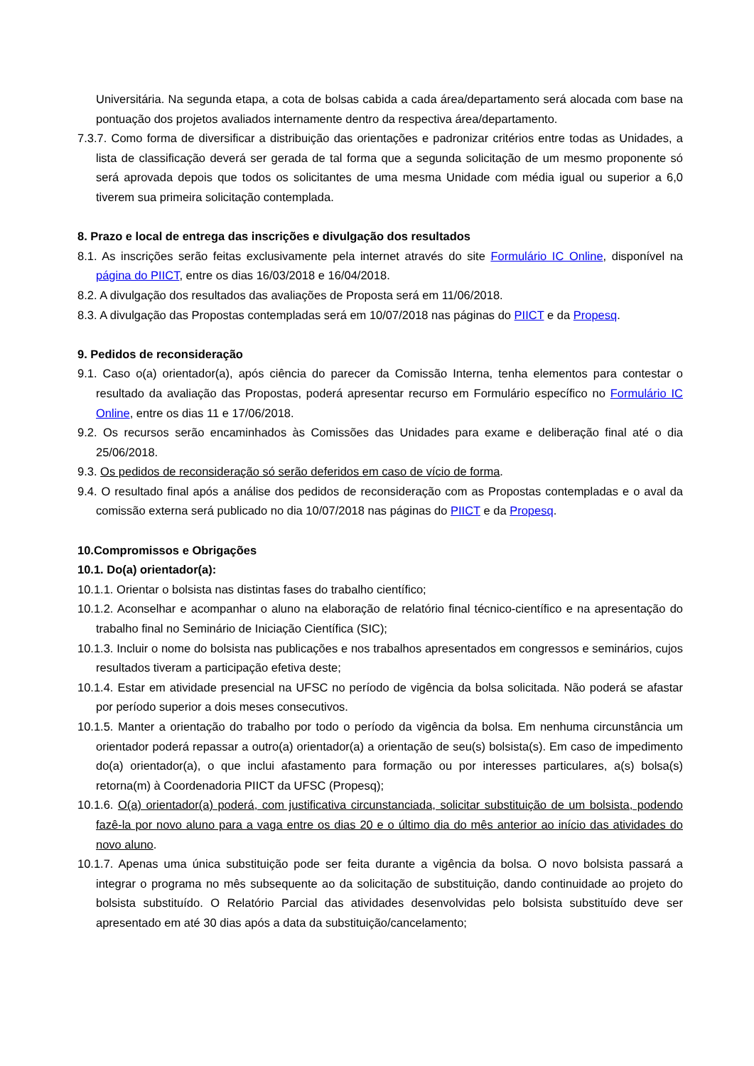Universitária. Na segunda etapa, a cota de bolsas cabida a cada área/departamento será alocada com base na pontuação dos projetos avaliados internamente dentro da respectiva área/departamento.
7.3.7. Como forma de diversificar a distribuição das orientações e padronizar critérios entre todas as Unidades, a lista de classificação deverá ser gerada de tal forma que a segunda solicitação de um mesmo proponente só será aprovada depois que todos os solicitantes de uma mesma Unidade com média igual ou superior a 6,0 tiverem sua primeira solicitação contemplada.
8. Prazo e local de entrega das inscrições e divulgação dos resultados
8.1. As inscrições serão feitas exclusivamente pela internet através do site Formulário IC Online, disponível na página do PIICT, entre os dias 16/03/2018 e 16/04/2018.
8.2. A divulgação dos resultados das avaliações de Proposta será em 11/06/2018.
8.3. A divulgação das Propostas contempladas será em 10/07/2018 nas páginas do PIICT e da Propesq.
9. Pedidos de reconsideração
9.1. Caso o(a) orientador(a), após ciência do parecer da Comissão Interna, tenha elementos para contestar o resultado da avaliação das Propostas, poderá apresentar recurso em Formulário específico no Formulário IC Online, entre os dias 11 e 17/06/2018.
9.2. Os recursos serão encaminhados às Comissões das Unidades para exame e deliberação final até o dia 25/06/2018.
9.3. Os pedidos de reconsideração só serão deferidos em caso de vício de forma.
9.4. O resultado final após a análise dos pedidos de reconsideração com as Propostas contempladas e o aval da comissão externa será publicado no dia 10/07/2018 nas páginas do PIICT e da Propesq.
10.Compromissos e Obrigações
10.1. Do(a) orientador(a):
10.1.1. Orientar o bolsista nas distintas fases do trabalho científico;
10.1.2. Aconselhar e acompanhar o aluno na elaboração de relatório final técnico-científico e na apresentação do trabalho final no Seminário de Iniciação Científica (SIC);
10.1.3. Incluir o nome do bolsista nas publicações e nos trabalhos apresentados em congressos e seminários, cujos resultados tiveram a participação efetiva deste;
10.1.4. Estar em atividade presencial na UFSC no período de vigência da bolsa solicitada. Não poderá se afastar por período superior a dois meses consecutivos.
10.1.5. Manter a orientação do trabalho por todo o período da vigência da bolsa. Em nenhuma circunstância um orientador poderá repassar a outro(a) orientador(a) a orientação de seu(s) bolsista(s). Em caso de impedimento do(a) orientador(a), o que inclui afastamento para formação ou por interesses particulares, a(s) bolsa(s) retorna(m) à Coordenadoria PIICT da UFSC (Propesq);
10.1.6. O(a) orientador(a) poderá, com justificativa circunstanciada, solicitar substituição de um bolsista, podendo fazê-la por novo aluno para a vaga entre os dias 20 e o último dia do mês anterior ao início das atividades do novo aluno.
10.1.7. Apenas uma única substituição pode ser feita durante a vigência da bolsa. O novo bolsista passará a integrar o programa no mês subsequente ao da solicitação de substituição, dando continuidade ao projeto do bolsista substituído. O Relatório Parcial das atividades desenvolvidas pelo bolsista substituído deve ser apresentado em até 30 dias após a data da substituição/cancelamento;